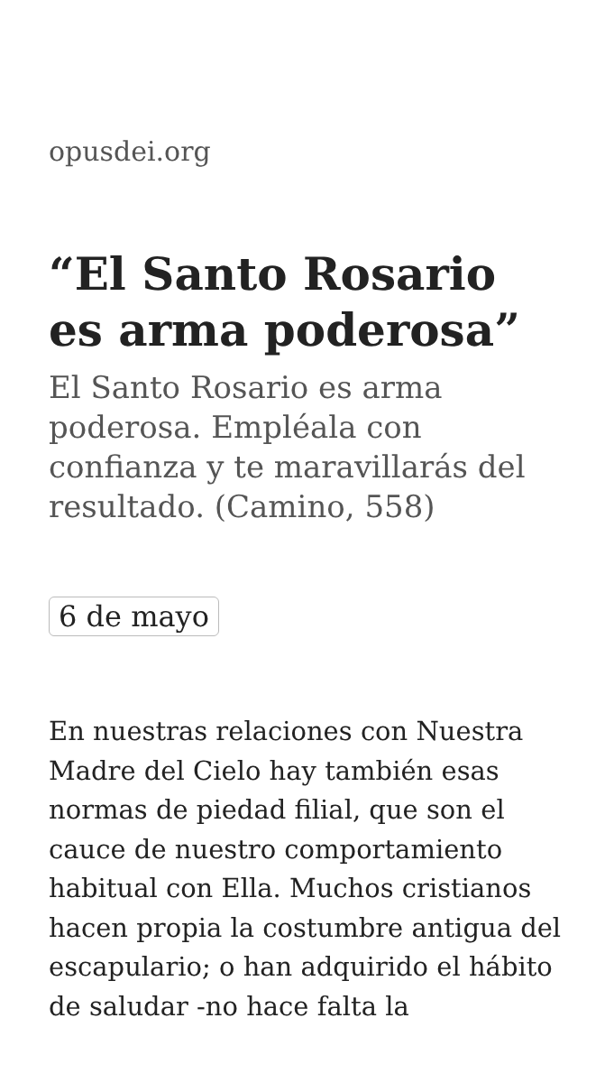opusdei.org
“El Santo Rosario es arma poderosa”
El Santo Rosario es arma poderosa. Empléala con confianza y te maravillarás del resultado. (Camino, 558)
6 de mayo
En nuestras relaciones con Nuestra Madre del Cielo hay también esas normas de piedad filial, que son el cauce de nuestro comportamiento habitual con Ella. Muchos cristianos hacen propia la costumbre antigua del escapulario; o han adquirido el hábito de saludar -no hace falta la